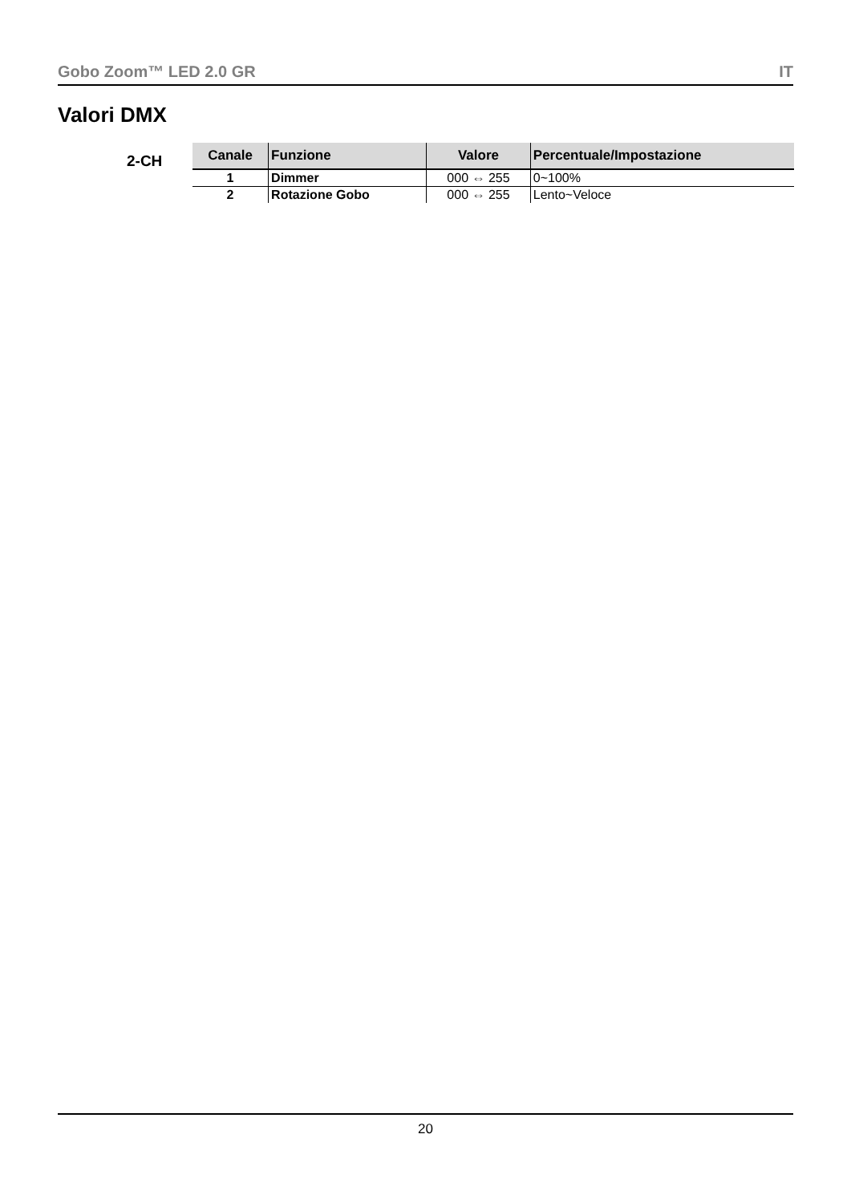Gobo Zoom™ LED 2.0 GR IT
Valori DMX
2-CH
| Canale | Funzione | Valore | Percentuale/Impostazione |
| --- | --- | --- | --- |
| 1 | Dimmer | 000 ⇔ 255 | 0~100% |
| 2 | Rotazione Gobo | 000 ⇔ 255 | Lento~Veloce |
20